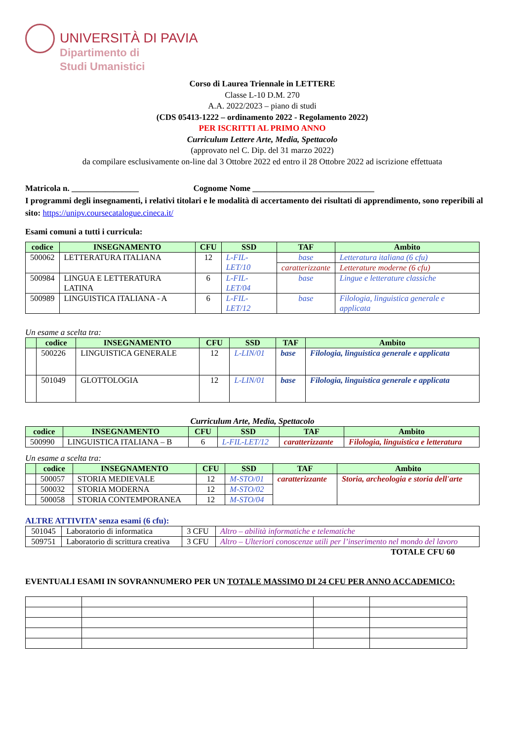UNIVERSITÀ DI PAVIA
Dipartimento di
Studi Umanistici
Corso di Laurea Triennale in LETTERE
Classe L-10 D.M. 270
A.A. 2022/2023 – piano di studi
(CDS 05413-1222 – ordinamento 2022 - Regolamento 2022)
PER ISCRITTI AL PRIMO ANNO
Curriculum Lettere Arte, Media, Spettacolo
(approvato nel C. Dip. del 31 marzo 2022)
da compilare esclusivamente on-line dal 3 Ottobre 2022 ed entro il 28 Ottobre 2022 ad iscrizione effettuata
Matricola n. ________________ Cognome Nome _____________________________
I programmi degli insegnamenti, i relativi titolari e le modalità di accertamento dei risultati di apprendimento, sono reperibili al sito: https://unipv.coursecatalogue.cineca.it/
Esami comuni a tutti i curricula:
| codice | INSEGNAMENTO | CFU | SSD | TAF | Ambito |
| --- | --- | --- | --- | --- | --- |
| 500062 | LETTERATURA ITALIANA | 12 | L-FIL-LET/10 | base | Letteratura italiana (6 cfu) |
| | | | | caratterizzante | Letterature moderne (6 cfu) |
| 500984 | LINGUA E LETTERATURA LATINA | 6 | L-FIL-LET/04 | base | Lingue e letterature classiche |
| 500989 | LINGUISTICA ITALIANA - A | 6 | L-FIL-LET/12 | base | Filologia, linguistica generale e applicata |
Un esame a scelta tra:
| | codice | INSEGNAMENTO | CFU | SSD | TAF | Ambito |
| --- | --- | --- | --- | --- | --- | --- |
| | 500226 | LINGUISTICA GENERALE | 12 | L-LIN/01 | base | Filologia, linguistica generale e applicata |
| | 501049 | GLOTTOLOGIA | 12 | L-LIN/01 | base | Filologia, linguistica generale e applicata |
Curriculum Arte, Media, Spettacolo
| codice | INSEGNAMENTO | CFU | SSD | TAF | Ambito |
| --- | --- | --- | --- | --- | --- |
| 500990 | LINGUISTICA ITALIANA – B | 6 | L-FIL-LET/12 | caratterizzante | Filologia, linguistica e letteratura |
Un esame a scelta tra:
| | codice | INSEGNAMENTO | CFU | SSD | TAF | Ambito |
| --- | --- | --- | --- | --- | --- | --- |
| | 500057 | STORIA MEDIEVALE | 12 | M-STO/01 | caratterizzante | Storia, archeologia e storia dell'arte |
| | 500032 | STORIA MODERNA | 12 | M-STO/02 | | |
| | 500058 | STORIA CONTEMPORANEA | 12 | M-STO/04 | | |
ALTRE ATTIVITA’ senza esami (6 cfu):
| 501045 | Laboratorio di informatica | 3 CFU | Altro – abilità informatiche e telematiche |
| 509751 | Laboratorio di scrittura creativa | 3 CFU | Altro – Ulteriori conoscenze utili per l’inserimento nel mondo del lavoro |
TOTALE CFU 60
EVENTUALI ESAMI IN SOVRANNUMERO PER UN TOTALE MASSIMO DI 24 CFU PER ANNO ACCADEMICO: